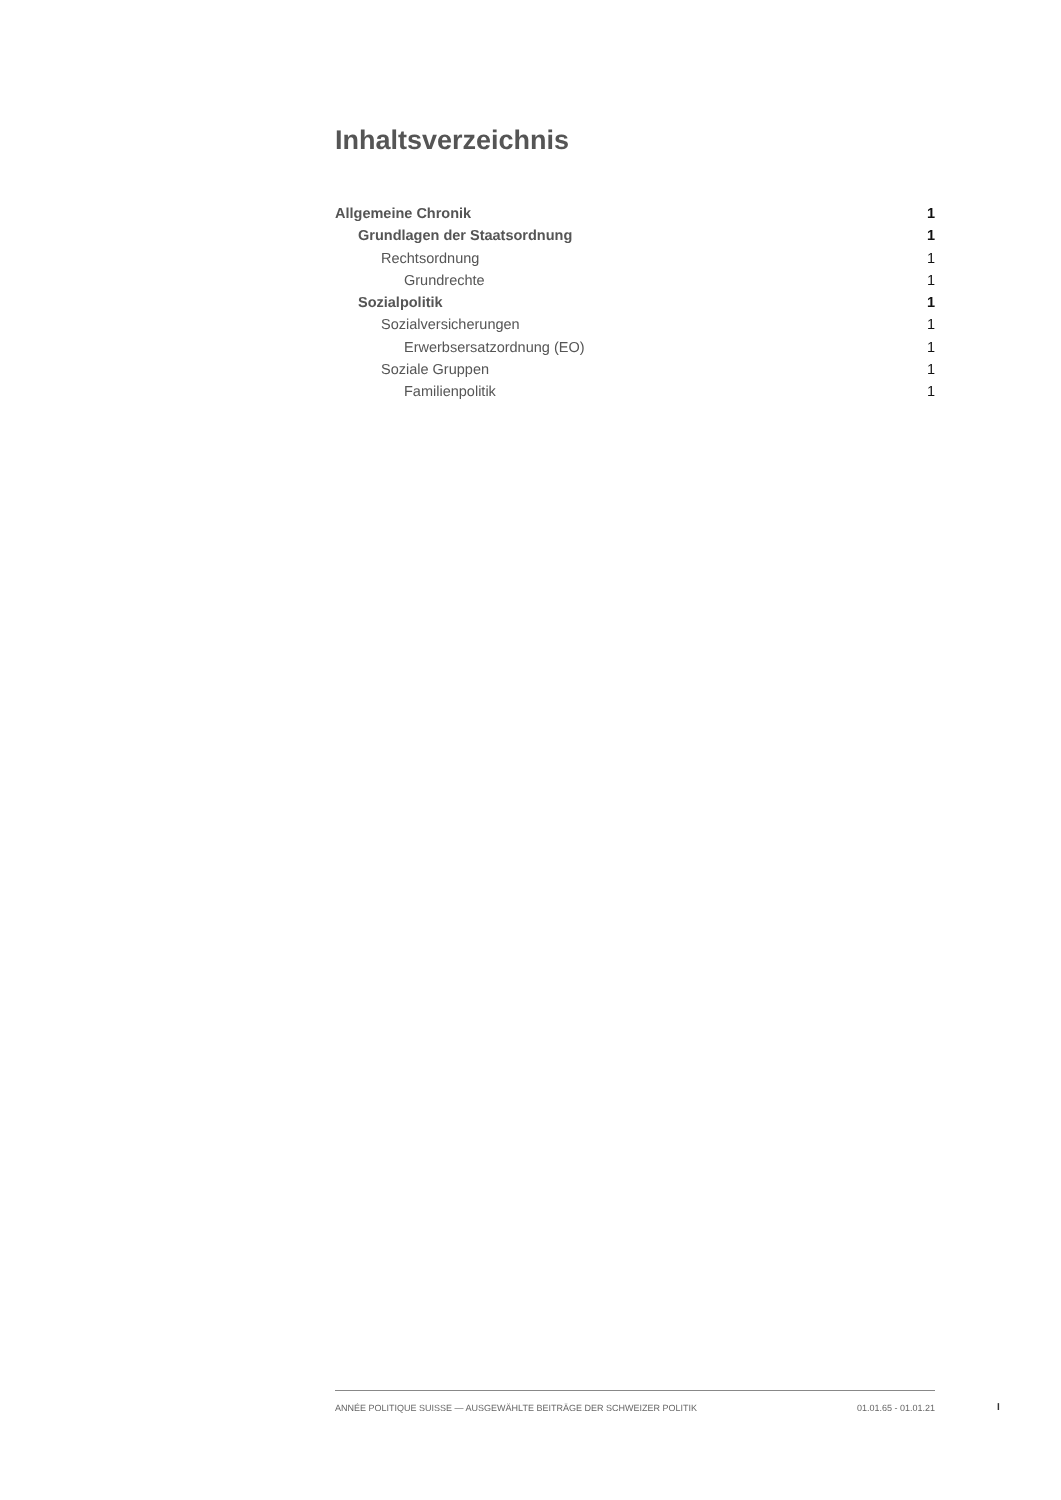Inhaltsverzeichnis
Allgemeine Chronik 1
Grundlagen der Staatsordnung 1
Rechtsordnung 1
Grundrechte 1
Sozialpolitik 1
Sozialversicherungen 1
Erwerbsersatzordnung (EO) 1
Soziale Gruppen 1
Familienpolitik 1
ANNÉE POLITIQUE SUISSE — AUSGEWÄHLTE BEITRÄGE DER SCHWEIZER POLITIK 01.01.65 - 01.01.21
I